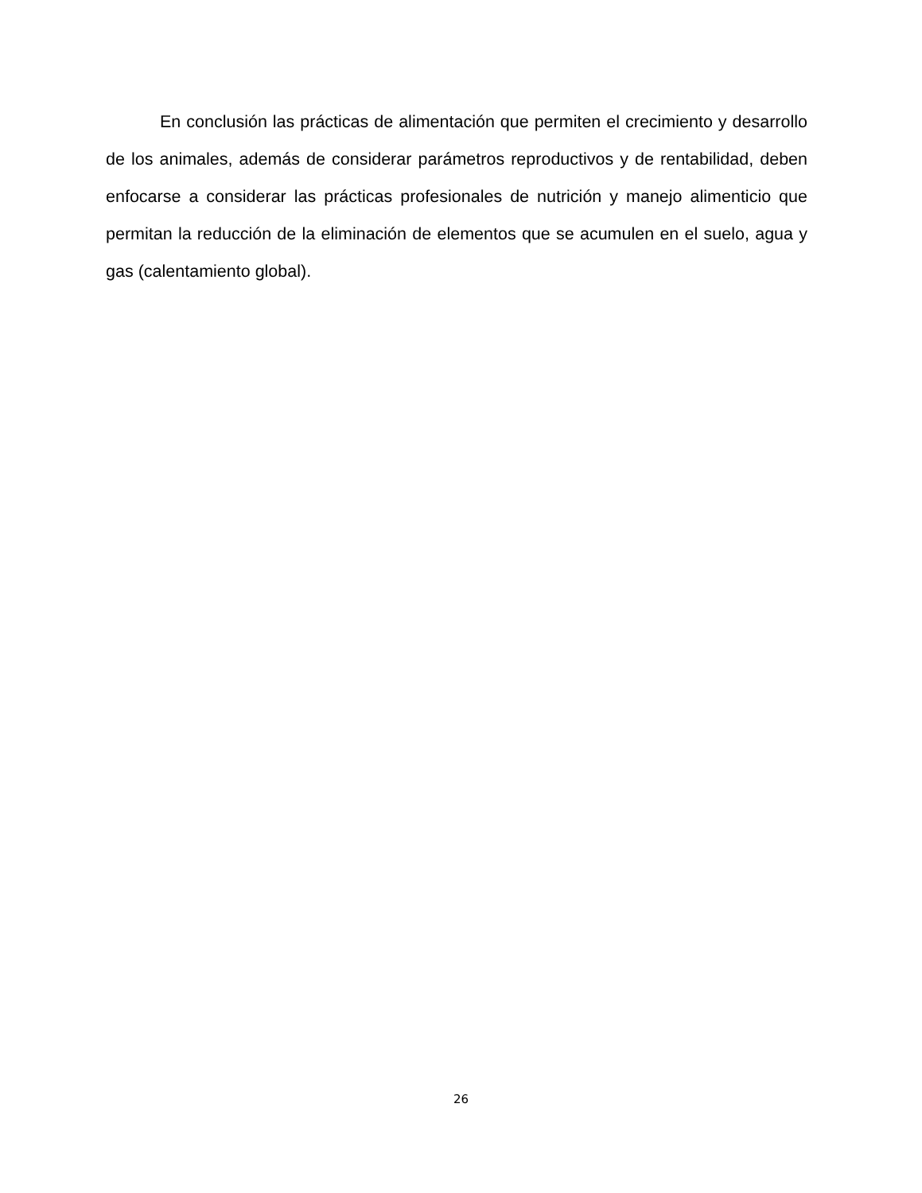En conclusión las prácticas de alimentación que permiten el crecimiento y desarrollo de los animales, además de considerar parámetros reproductivos y de rentabilidad, deben enfocarse a considerar las prácticas profesionales de nutrición y manejo alimenticio que permitan la reducción de la eliminación de elementos que se acumulen en el suelo, agua y gas (calentamiento global).
26